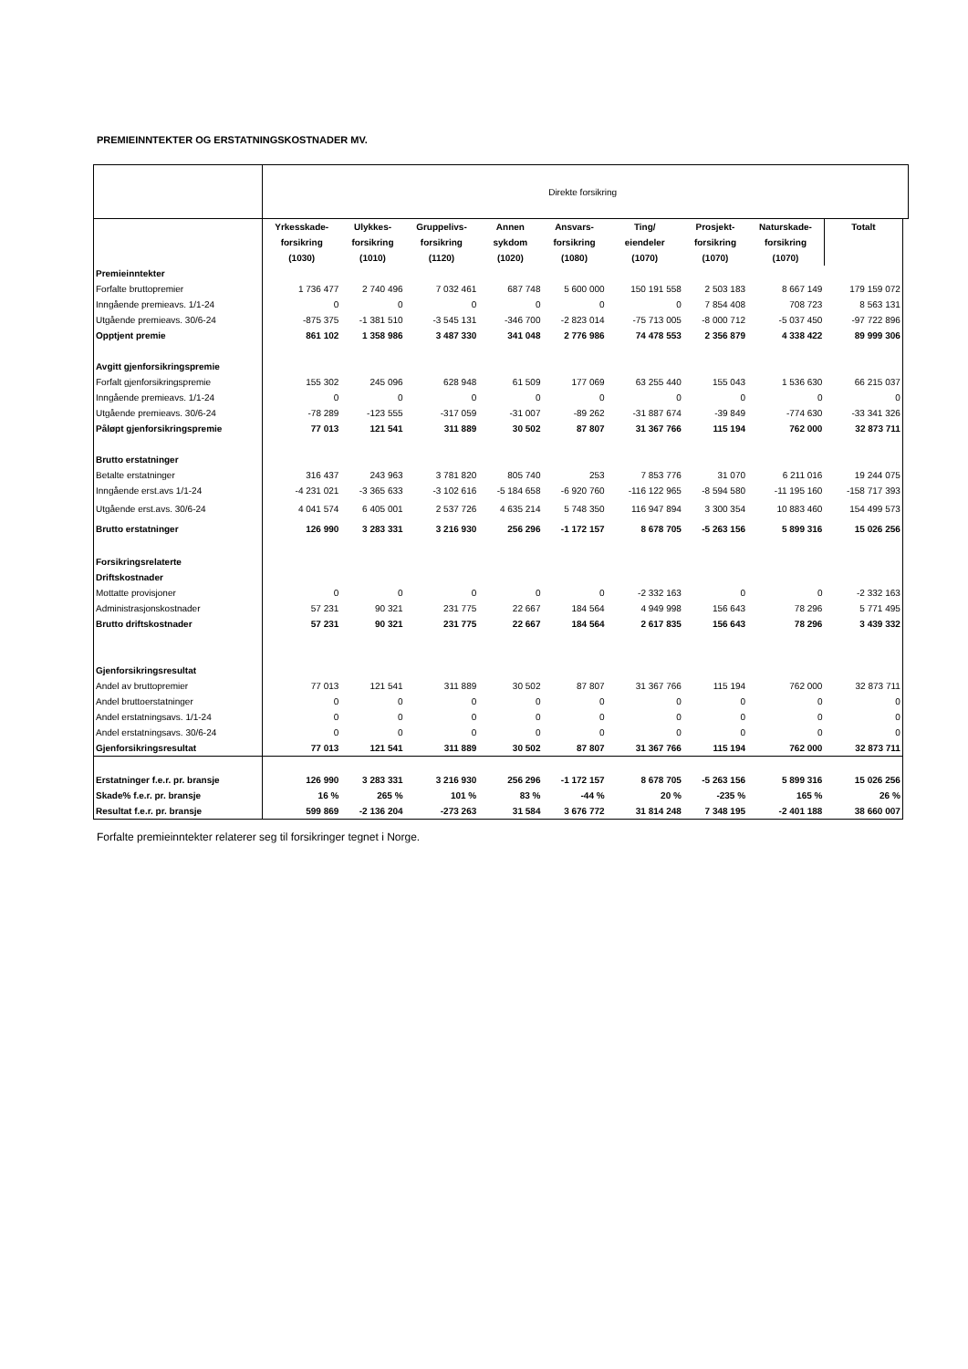PREMIEINNTEKTER OG ERSTATNINGSKOSTNADER MV.
| | Direkte forsikring | | | | | | | | | |
| | Yrkesskade- | Ulykkes- | Gruppelivs- | Annen | Ansvars- | Ting/ | Prosjekt- | Naturskade- | Totalt | |
| | forsikring | forsikring | forsikring | sykdom | forsikring | eiendeler | forsikring | forsikring | | |
| | (1030) | (1010) | (1120) | (1020) | (1080) | (1070) | (1070) | (1070) | | |
| Premieinntekter | | | | | | | | | | |
| Forfalte bruttopremier | 1 736 477 | 2 740 496 | 7 032 461 | 687 748 | 5 600 000 | 150 191 558 | 2 503 183 | 8 667 149 | 179 159 072 | |
| Inngående premieavs. 1/1-24 | 0 | 0 | 0 | 0 | 0 | 0 | 7 854 408 | 708 723 | 8 563 131 | |
| Utgående premieavs. 30/6-24 | -875 375 | -1 381 510 | -3 545 131 | -346 700 | -2 823 014 | -75 713 005 | -8 000 712 | -5 037 450 | -97 722 896 | |
| Opptjent premie | 861 102 | 1 358 986 | 3 487 330 | 341 048 | 2 776 986 | 74 478 553 | 2 356 879 | 4 338 422 | 89 999 306 | |
| Avgitt gjenforsikringspremie | | | | | | | | | | |
| Forfalt gjenforsikringspremie | 155 302 | 245 096 | 628 948 | 61 509 | 177 069 | 63 255 440 | 155 043 | 1 536 630 | 66 215 037 | |
| Inngående premieavs. 1/1-24 | 0 | 0 | 0 | 0 | 0 | 0 | 0 | 0 | 0 | |
| Utgående premieavs. 30/6-24 | -78 289 | -123 555 | -317 059 | -31 007 | -89 262 | -31 887 674 | -39 849 | -774 630 | -33 341 326 | |
| Påløpt gjenforsikringspremie | 77 013 | 121 541 | 311 889 | 30 502 | 87 807 | 31 367 766 | 115 194 | 762 000 | 32 873 711 | |
| Brutto erstatninger | | | | | | | | | | |
| Betalte erstatninger | 316 437 | 243 963 | 3 781 820 | 805 740 | 253 | 7 853 776 | 31 070 | 6 211 016 | 19 244 075 | |
| Inngående erst.avs 1/1-24 | -4 231 021 | -3 365 633 | -3 102 616 | -5 184 658 | -6 920 760 | -116 122 965 | -8 594 580 | -11 195 160 | -158 717 393 | |
| Utgående erst.avs. 30/6-24 | 4 041 574 | 6 405 001 | 2 537 726 | 4 635 214 | 5 748 350 | 116 947 894 | 3 300 354 | 10 883 460 | 154 499 573 | |
| Brutto erstatninger | 126 990 | 3 283 331 | 3 216 930 | 256 296 | -1 172 157 | 8 678 705 | -5 263 156 | 5 899 316 | 15 026 256 | |
| Forsikringsrelaterte | | | | | | | | | | |
| Driftskostnader | | | | | | | | | | |
| Mottatte provisjoner | 0 | 0 | 0 | 0 | 0 | -2 332 163 | 0 | 0 | -2 332 163 | |
| Administrasjonskostnader | 57 231 | 90 321 | 231 775 | 22 667 | 184 564 | 4 949 998 | 156 643 | 78 296 | 5 771 495 | |
| Brutto driftskostnader | 57 231 | 90 321 | 231 775 | 22 667 | 184 564 | 2 617 835 | 156 643 | 78 296 | 3 439 332 | |
| Gjenforsikringsresultat | | | | | | | | | | |
| Andel av bruttopremier | 77 013 | 121 541 | 311 889 | 30 502 | 87 807 | 31 367 766 | 115 194 | 762 000 | 32 873 711 | |
| Andel bruttoerstatninger | 0 | 0 | 0 | 0 | 0 | 0 | 0 | 0 | 0 | |
| Andel erstatningsavs. 1/1-24 | 0 | 0 | 0 | 0 | 0 | 0 | 0 | 0 | 0 | |
| Andel erstatningsavs. 30/6-24 | 0 | 0 | 0 | 0 | 0 | 0 | 0 | 0 | 0 | |
| Gjenforsikringsresultat | 77 013 | 121 541 | 311 889 | 30 502 | 87 807 | 31 367 766 | 115 194 | 762 000 | 32 873 711 | |
| Erstatninger f.e.r. pr. bransje | 126 990 | 3 283 331 | 3 216 930 | 256 296 | -1 172 157 | 8 678 705 | -5 263 156 | 5 899 316 | 15 026 256 | |
| Skade% f.e.r. pr. bransje | 16 % | 265 % | 101 % | 83 % | -44 % | 20 % | -235 % | 165 % | 26 % | |
| Resultat f.e.r. pr. bransje | 599 869 | -2 136 204 | -273 263 | 31 584 | 3 676 772 | 31 814 248 | 7 348 195 | -2 401 188 | 38 660 007 | |
Forfalte premieinntekter relaterer seg til forsikringer tegnet i Norge.